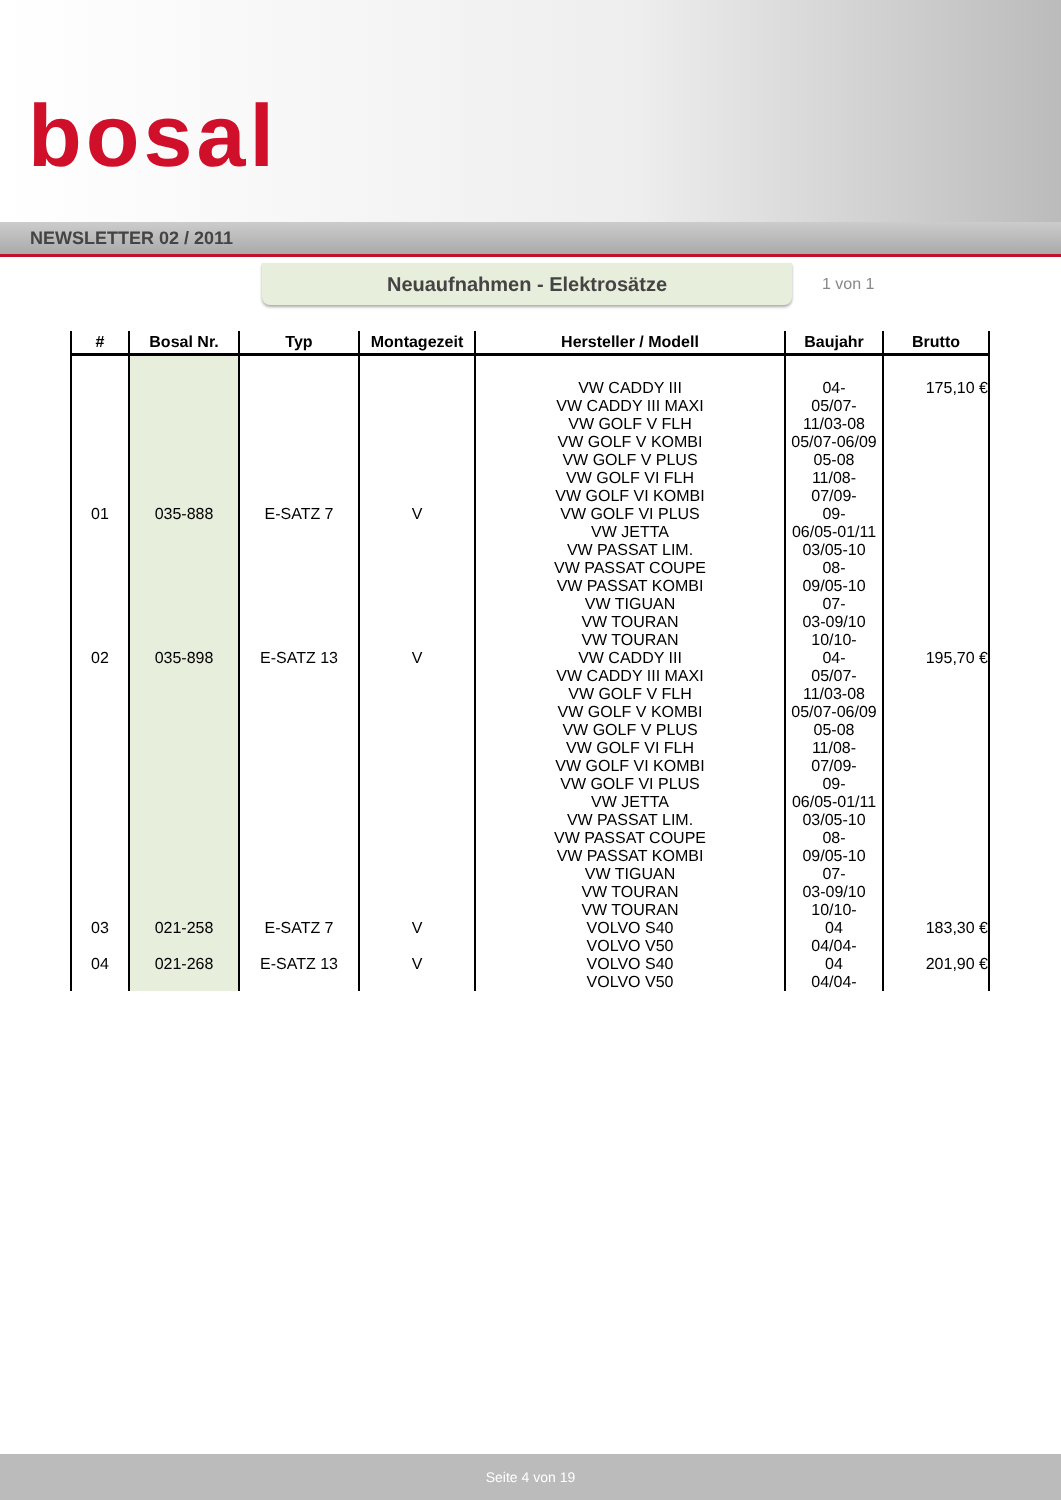bosal
NEWSLETTER 02 / 2011
Neuaufnahmen - Elektrosätze
1 von 1
| # | Bosal Nr. | Typ | Montagezeit | Hersteller / Modell | Baujahr | Brutto |
| --- | --- | --- | --- | --- | --- | --- |
| 01 | 035-888 | E-SATZ 7 | V | VW CADDY III VW CADDY III MAXI VW GOLF V FLH VW GOLF V KOMBI VW GOLF V PLUS VW GOLF VI FLH VW GOLF VI KOMBI VW GOLF VI PLUS VW JETTA VW PASSAT LIM. VW PASSAT COUPE VW PASSAT KOMBI VW TIGUAN VW TOURAN VW TOURAN | 04- 05/07- 11/03-08 05/07-06/09 05-08 11/08- 07/09- 09- 06/05-01/11 03/05-10 08- 09/05-10 07- 03-09/10 10/10- | 175,10 € |
| 02 | 035-898 | E-SATZ 13 | V | VW CADDY III VW CADDY III MAXI VW GOLF V FLH VW GOLF V KOMBI VW GOLF V PLUS VW GOLF VI FLH VW GOLF VI KOMBI VW GOLF VI PLUS VW JETTA VW PASSAT LIM. VW PASSAT COUPE VW PASSAT KOMBI VW TIGUAN VW TOURAN VW TOURAN | 04- 05/07- 11/03-08 05/07-06/09 05-08 11/08- 07/09- 09- 06/05-01/11 03/05-10 08- 09/05-10 07- 03-09/10 10/10- | 195,70 € |
| 03 | 021-258 | E-SATZ 7 | V | VOLVO S40 VOLVO V50 | 04 04/04- | 183,30 € |
| 04 | 021-268 | E-SATZ 13 | V | VOLVO S40 VOLVO V50 | 04 04/04- | 201,90 € |
Seite 4 von 19